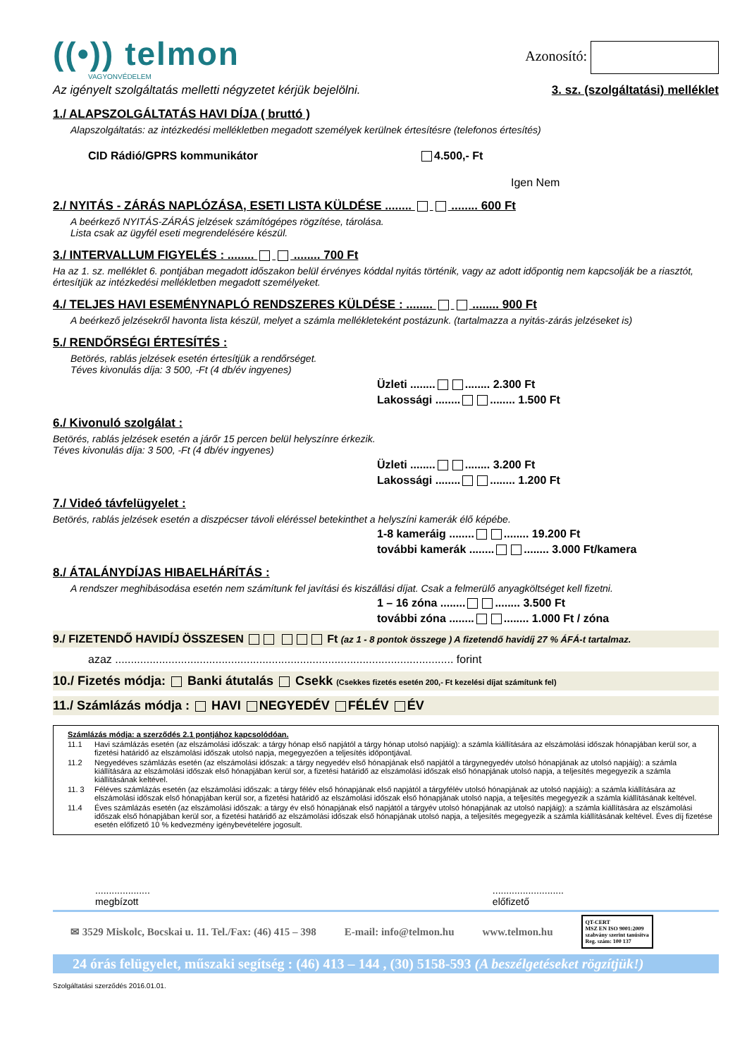((•)) telmon
VAGYONVÉDELEM
Azonosító:
Az igényelt szolgáltatás melletti négyzetet kérjük bejelölni. 3. sz. (szolgáltatási) melléklet
1./ ALAPSZOLGÁLTATÁS HAVI DÍJA ( bruttó )
Alapszolgáltatás: az intézkedési mellékletben megadott személyek kerülnek értesítésre (telefonos értesítés)
CID Rádió/GPRS kommunikátor 4.500,- Ft
Igen Nem
2./ NYITÁS - ZÁRÁS NAPLÓZÁSA, ESETI LISTA KÜLDÉSE ........ ........ 600 Ft
A beérkező NYITÁS-ZÁRÁS jelzések számítógépes rögzítése, tárolása.
Lista csak az ügyfél eseti megrendelésére készül.
3./ INTERVALLUM FIGYELÉS : ........ ........ 700 Ft
Ha az 1. sz. melléklet 6. pontjában megadott időszakon belül érvényes kóddal nyitás történik, vagy az adott időpontig nem kapcsolják be a riasztót, értesítjük az intézkedési mellékletben megadott személyeket.
4./ TELJES HAVI ESEMÉNYNAPLÓ RENDSZERES KÜLDÉSE : ........ ........ 900 Ft
A beérkező jelzésekről havonta lista készül, melyet a számla mellékleteként postázunk. (tartalmazza a nyitás-zárás jelzéseket is)
5./ RENDŐRSÉGI ÉRTESÍTÉS :
Betörés, rablás jelzések esetén értesítjük a rendőrséget.
Téves kivonulás díja: 3 500, -Ft (4 db/év ingyenes)
Üzleti ........ ........ 2.300 Ft
Lakossági ........ ........ 1.500 Ft
6./ Kivonuló szolgálat :
Betörés, rablás jelzések esetén a járőr 15 percen belül helyszínre érkezik.
Téves kivonulás díja: 3 500, -Ft (4 db/év ingyenes)
Üzleti ........ ........ 3.200 Ft
Lakossági ........ ........ 1.200 Ft
7./ Videó távfelügyelet :
Betörés, rablás jelzések esetén a diszpécser távoli eléréssel betekinthet a helyszíni kamerák élő képébe.
1-8 kameráig ........ ........ 19.200 Ft
további kamerák ........ ........ 3.000 Ft/kamera
8./ ÁTALÁNYDÍJAS HIBAELHÁRÍTÁS :
A rendszer meghibásodása esetén nem számítunk fel javítási és kiszállási díjat. Csak a felmerülő anyagköltséget kell fizetni.
1 – 16 zóna ........ ........ 3.500 Ft
további zóna ........ ........ 1.000 Ft / zóna
9./ FIZETENDŐ HAVIDÍJ ÖSSZESEN Ft (az 1 - 8 pontok összege ) A fizetendő havidíj 27 % ÁFÁ-t tartalmaz.
azaz ............................................................................................................ forint
10./ Fizetés módja: Banki átutalás Csekk (Csekkes fizetés esetén 200,- Ft kezelési díjat számítunk fel)
11./ Számlázás módja : HAVI NEGYEDÉV FÉLÉV ÉV
Számlázás módja: a szerződés 2.1 pontjához kapcsolódóan.
11.1 Havi számlázás esetén (az elszámolási időszak: a tárgy hónap első napjától a tárgy hónap utolsó napjáig): a számla kiállítására az elszámolási időszak hónapjában kerül sor, a fizetési határidő az elszámolási időszak utolsó napja, megegyezően a teljesítés időpontjával.
11.2 Negyedéves számlázás esetén (az elszámolási időszak: a tárgy negyedév első hónapjának első napjától a tárgynegyedév utolsó hónapjának az utolsó napjáig): a számla kiállítására az elszámolási időszak első hónapjában kerül sor, a fizetési határidő az elszámolási időszak első hónapjának utolsó napja, a teljesítés megegyezik a számla kiállításának keltével.
11. 3 Féléves számlázás esetén (az elszámolási időszak: a tárgy félév első hónapjának első napjától a tárgyfélév utolsó hónapjának az utolsó napjáig): a számla kiállítására az elszámolási időszak első hónapjában kerül sor, a fizetési határidő az elszámolási időszak első hónapjának utolsó napja, a teljesítés megegyezik a számla kiállításának keltével.
11.4 Éves számlázás esetén (az elszámolási időszak: a tárgy év első hónapjának első napjától a tárgyév utolsó hónapjának az utolsó napjáig): a számla kiállítására az elszámolási időszak első hónapjában kerül sor, a fizetési határidő az elszámolási időszak első hónapjának utolsó napja, a teljesítés megegyezik a számla kiállításának keltével. Éves díj fizetése esetén előfizető 10 % kedvezmény igénybevételére jogosult.
....................
megbízott
..........................
előfizető
✉ 3529 Miskolc, Bocskai u. 11. Tel./Fax: (46) 415 – 398 E-mail: info@telmon.hu www.telmon.hu QT-CERT
MSZ EN ISO 9001:2009
szabvány szerint tanúsítva
Reg. szám: 100 137
24 órás felügyelet, műszaki segítség : (46) 413 – 144 , (30) 5158-593 (A beszélgetéseket rögzítjük!)
Szolgáltatási szerződés 2016.01.01.